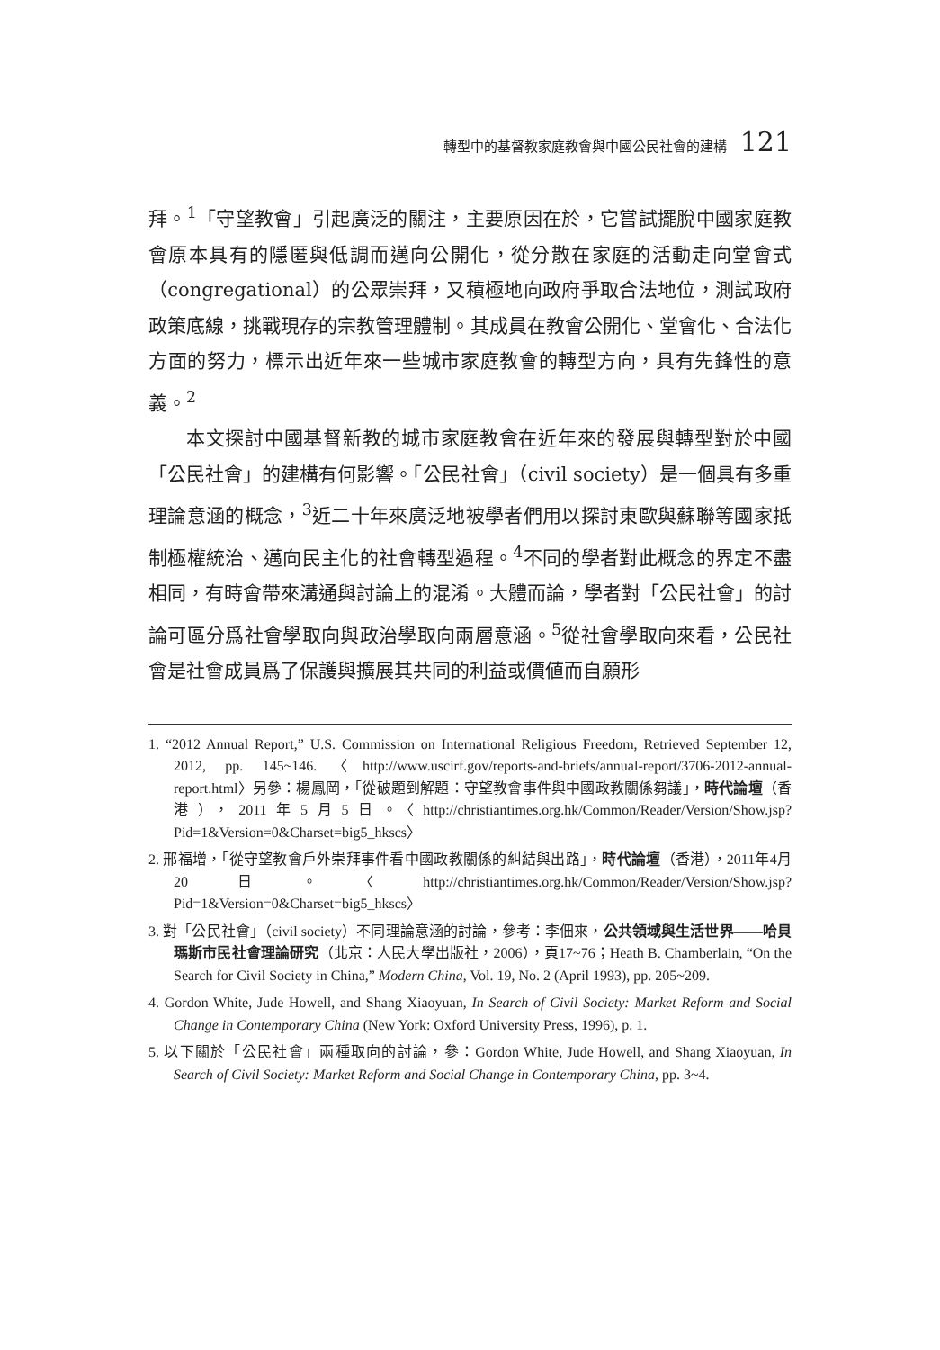轉型中的基督教家庭教會與中國公民社會的建構 121
拜。<sup>1</sup>「守望教會」引起廣泛的關注，主要原因在於，它嘗試擺脫中國家庭教會原本具有的隱匿與低調而邁向公開化，從分散在家庭的活動走向堂會式（congregational）的公眾崇拜，又積極地向政府爭取合法地位，測試政府政策底線，挑戰現存的宗教管理體制。其成員在教會公開化、堂會化、合法化方面的努力，標示出近年來一些城市家庭教會的轉型方向，具有先鋒性的意義。<sup>2</sup>
本文探討中國基督新教的城市家庭教會在近年來的發展與轉型對於中國「公民社會」的建構有何影響。「公民社會」（civil society）是一個具有多重理論意涵的概念，<sup>3</sup>近二十年來廣泛地被學者們用以探討東歐與蘇聯等國家抵制極權統治、邁向民主化的社會轉型過程。<sup>4</sup>不同的學者對此概念的界定不盡相同，有時會帶來溝通與討論上的混淆。大體而論，學者對「公民社會」的討論可區分爲社會學取向與政治學取向兩層意涵。<sup>5</sup>從社會學取向來看，公民社會是社會成員爲了保護與擴展其共同的利益或價値而自願形
1. “2012 Annual Report,” U.S. Commission on International Religious Freedom, Retrieved September 12, 2012, pp. 145~146.〈http://www.uscirf.gov/reports-and-briefs/annual-report/3706-2012-annual-report.html〉另參：楊鳳岡，「從破題到解題：守望教會事件與中國政教關係芻議」，時代論壇（香港），2011年5月5日。〈http://christiantimes.org.hk/Common/Reader/Version/Show.jsp?Pid=1&Version=0&Charset=big5_hkscs〉
2. 邢福增，「從守望教會戶外崇拜事件看中國政教關係的糾結與出路」，時代論壇（香港），2011年4月20日。〈http://christiantimes.org.hk/Common/Reader/Version/Show.jsp?Pid=1&Version=0&Charset=big5_hkscs〉
3. 對「公民社會」（civil society）不同理論意涵的討論，參考：李佃來，公共領域與生活世界——哈貝瑪斯市民社會理論研究（北京：人民大學出版社，2006），頁17~76；Heath B. Chamberlain, “On the Search for Civil Society in China,” Modern China, Vol. 19, No. 2 (April 1993), pp. 205~209.
4. Gordon White, Jude Howell, and Shang Xiaoyuan, In Search of Civil Society: Market Reform and Social Change in Contemporary China (New York: Oxford University Press, 1996), p. 1.
5. 以下關於「公民社會」兩種取向的討論，參：Gordon White, Jude Howell, and Shang Xiaoyuan, In Search of Civil Society: Market Reform and Social Change in Contemporary China, pp. 3~4.